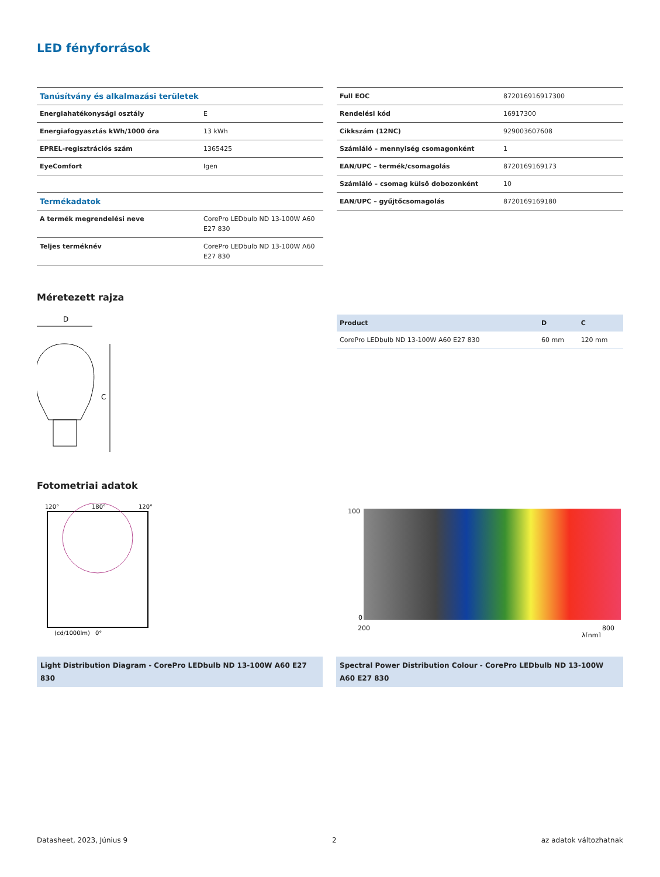LED fényforrások
| Tanúsítvány és alkalmazási területek | |
| Energiahatékonysági osztály | E |
| Energiafogyasztás kWh/1000 óra | 13 kWh |
| EPREL-regisztrációs szám | 1365425 |
| EyeComfort | Igen |
| Termékadatok | |
| A termék megrendelési neve | CorePro LEDbulb ND 13-100W A60 E27 830 |
| Teljes terméknév | CorePro LEDbulb ND 13-100W A60 E27 830 |
| Full EOC | 872016916917300 |
| Rendelési kód | 16917300 |
| Cikkszám (12NC) | 929003607608 |
| Számláló – mennyiség csomagonként | 1 |
| EAN/UPC – termék/csomagolás | 8720169169173 |
| Számláló – csomag külső dobozonként | 10 |
| EAN/UPC – gyűjtőcsomagolás | 8720169169180 |
Méretezett rajza
D
C
| Product | D | C |
| --- | --- | --- |
| CorePro LEDbulb ND 13-100W A60 E27 830 | 60 mm | 120 mm |
Fotometriai adatok
120°
180°
120°
(cd/1000lm)
0°
Light Distribution Diagram - CorePro LEDbulb ND 13-100W A60 E27 830
100
0
200
800
λ[nm]
Spectral Power Distribution Colour - CorePro LEDbulb ND 13-100W A60 E27 830
Datasheet, 2023, Június 9 2 az adatok változhatnak